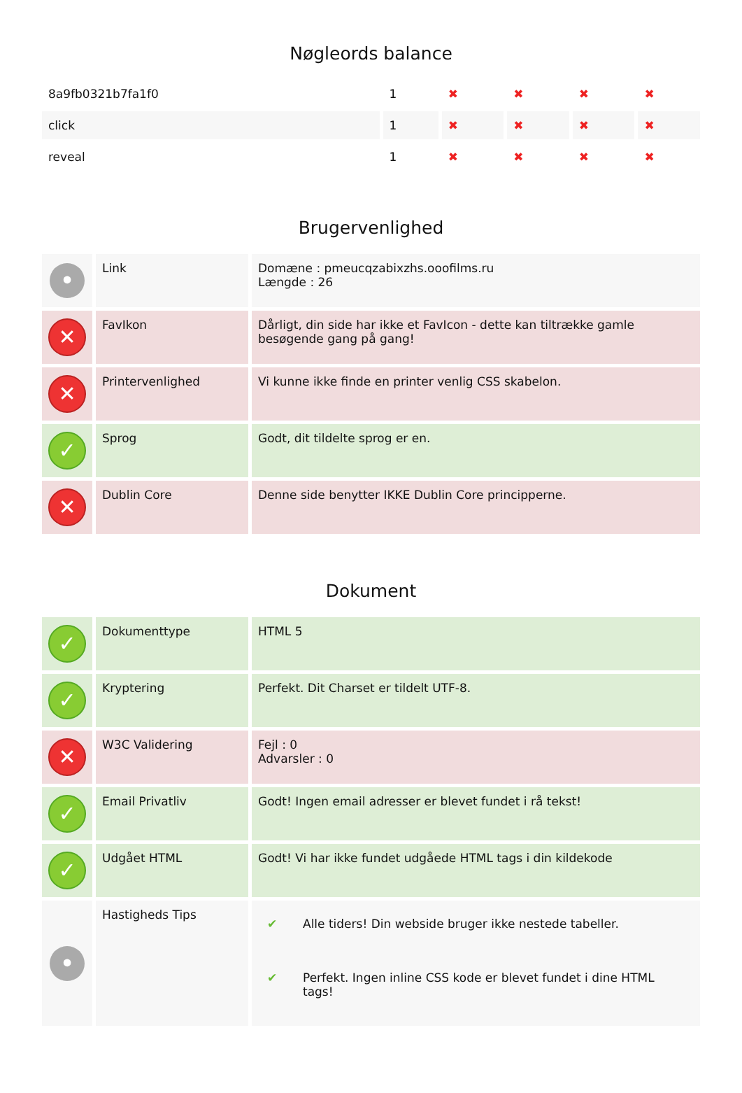Nøgleords balance
| 8a9fb0321b7fa1f0 | 1 | ✖ | ✖ | ✖ | ✖ |
| click | 1 | ✖ | ✖ | ✖ | ✖ |
| reveal | 1 | ✖ | ✖ | ✖ | ✖ |
Brugervenlighed
| • | Link | Domæne : pmeucqzabixzhs.ooofilms.ru Længde : 26 |
| ✕ | FavIkon | Dårligt, din side har ikke et FavIcon - dette kan tiltrække gamle besøgende gang på gang! |
| ✕ | Printervenlighed | Vi kunne ikke finde en printer venlig CSS skabelon. |
| ✓ | Sprog | Godt, dit tildelte sprog er en. |
| ✕ | Dublin Core | Denne side benytter IKKE Dublin Core principperne. |
Dokument
| ✓ | Dokumenttype | HTML 5 |
| ✓ | Kryptering | Perfekt. Dit Charset er tildelt UTF-8. |
| ✕ | W3C Validering | Fejl : 0 Advarsler : 0 |
| ✓ | Email Privatliv | Godt! Ingen email adresser er blevet fundet i rå tekst! |
| ✓ | Udgået HTML | Godt! Vi har ikke fundet udgåede HTML tags i din kildekode |
| • | Hastigheds Tips | / ✔ / Alle tiders! Din webside bruger ikke nestede tabeller. / / ✔ / Perfekt. Ingen inline CSS kode er blevet fundet i dine HTML tags! / |